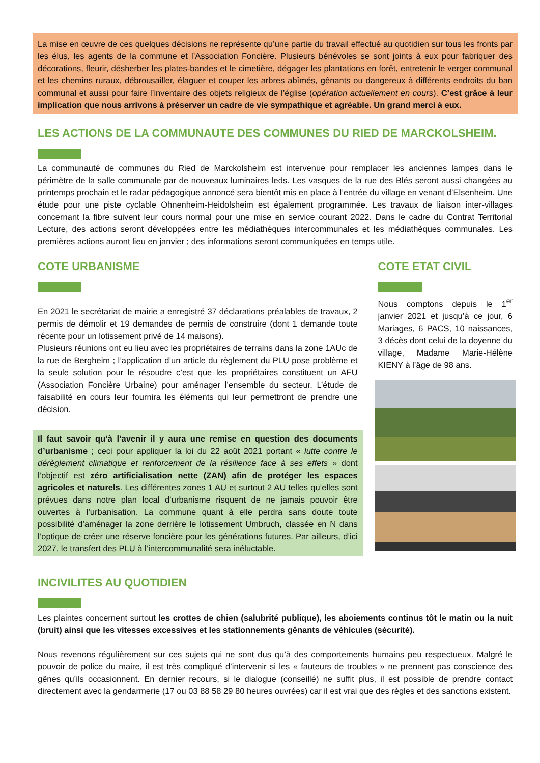La mise en œuvre de ces quelques décisions ne représente qu’une partie du travail effectué au quotidien sur tous les fronts par les élus, les agents de la commune et l’Association Foncière. Plusieurs bénévoles se sont joints à eux pour fabriquer des décorations, fleurir, désherber les plates-bandes et le cimetière, dégager les plantations en forêt, entretenir le verger communal et les chemins ruraux, débrousailler, élaguer et couper les arbres abîmés, gênants ou dangereux à différents endroits du ban communal et aussi pour faire l’inventaire des objets religieux de l’église (opération actuellement en cours). C’est grâce à leur implication que nous arrivons à préserver un cadre de vie sympathique et agréable. Un grand merci à eux.
LES ACTIONS DE LA COMMUNAUTE DES COMMUNES DU RIED DE MARCKOLSHEIM.
La communauté de communes du Ried de Marckolsheim est intervenue pour remplacer les anciennes lampes dans le périmètre de la salle communale par de nouveaux luminaires leds. Les vasques de la rue des Blés seront aussi changées au printemps prochain et le radar pédagogique annoncé sera bientôt mis en place à l’entrée du village en venant d’Elsenheim. Une étude pour une piste cyclable Ohnenheim-Heidolsheim est également programmée. Les travaux de liaison inter-villages concernant la fibre suivent leur cours normal pour une mise en service courant 2022. Dans le cadre du Contrat Territorial Lecture, des actions seront développées entre les médiathèques intercommunales et les médiathèques communales. Les premières actions auront lieu en janvier ; des informations seront communiquées en temps utile.
COTE URBANISME
En 2021 le secrétariat de mairie a enregistré 37 déclarations préalables de travaux, 2 permis de démolir et 19 demandes de permis de construire (dont 1 demande toute récente pour un lotissement privé de 14 maisons).
Plusieurs réunions ont eu lieu avec les propriétaires de terrains dans la zone 1AUc de la rue de Bergheim ; l’application d’un article du règlement du PLU pose problème et la seule solution pour le résoudre c’est que les propriétaires constituent un AFU (Association Foncière Urbaine) pour aménager l’ensemble du secteur. L’étude de faisabilité en cours leur fournira les éléments qui leur permettront de prendre une décision.
Il faut savoir qu’à l’avenir il y aura une remise en question des documents d’urbanisme ; ceci pour appliquer la loi du 22 août 2021 portant « lutte contre le dérèglement climatique et renforcement de la résilience face à ses effets » dont l’objectif est zéro artificialisation nette (ZAN) afin de protéger les espaces agricoles et naturels. Les différentes zones 1 AU et surtout 2 AU telles qu’elles sont prévues dans notre plan local d’urbanisme risquent de ne jamais pouvoir être ouvertes à l’urbanisation. La commune quant à elle perdra sans doute toute possibilité d’aménager la zone derrière le lotissement Umbruch, classée en N dans l’optique de créer une réserve foncière pour les générations futures. Par ailleurs, d’ici 2027, le transfert des PLU à l’intercommunalité sera inéluctable.
COTE ETAT CIVIL
Nous comptons depuis le 1<sup>er</sup> janvier 2021 et jusqu’à ce jour, 6 Mariages, 6 PACS, 10 naissances, 3 décès dont celui de la doyenne du village, Madame Marie-Hélène KIENY à l’âge de 98 ans.
INCIVILITES AU QUOTIDIEN
Les plaintes concernent surtout les crottes de chien (salubrité publique), les aboiements continus tôt le matin ou la nuit (bruit) ainsi que les vitesses excessives et les stationnements gênants de véhicules (sécurité).
Nous revenons régulièrement sur ces sujets qui ne sont dus qu’à des comportements humains peu respectueux. Malgré le pouvoir de police du maire, il est très compliqué d’intervenir si les « fauteurs de troubles » ne prennent pas conscience des gênes qu’ils occasionnent. En dernier recours, si le dialogue (conseillé) ne suffit plus, il est possible de prendre contact directement avec la gendarmerie (17 ou 03 88 58 29 80 heures ouvrées) car il est vrai que des règles et des sanctions existent.